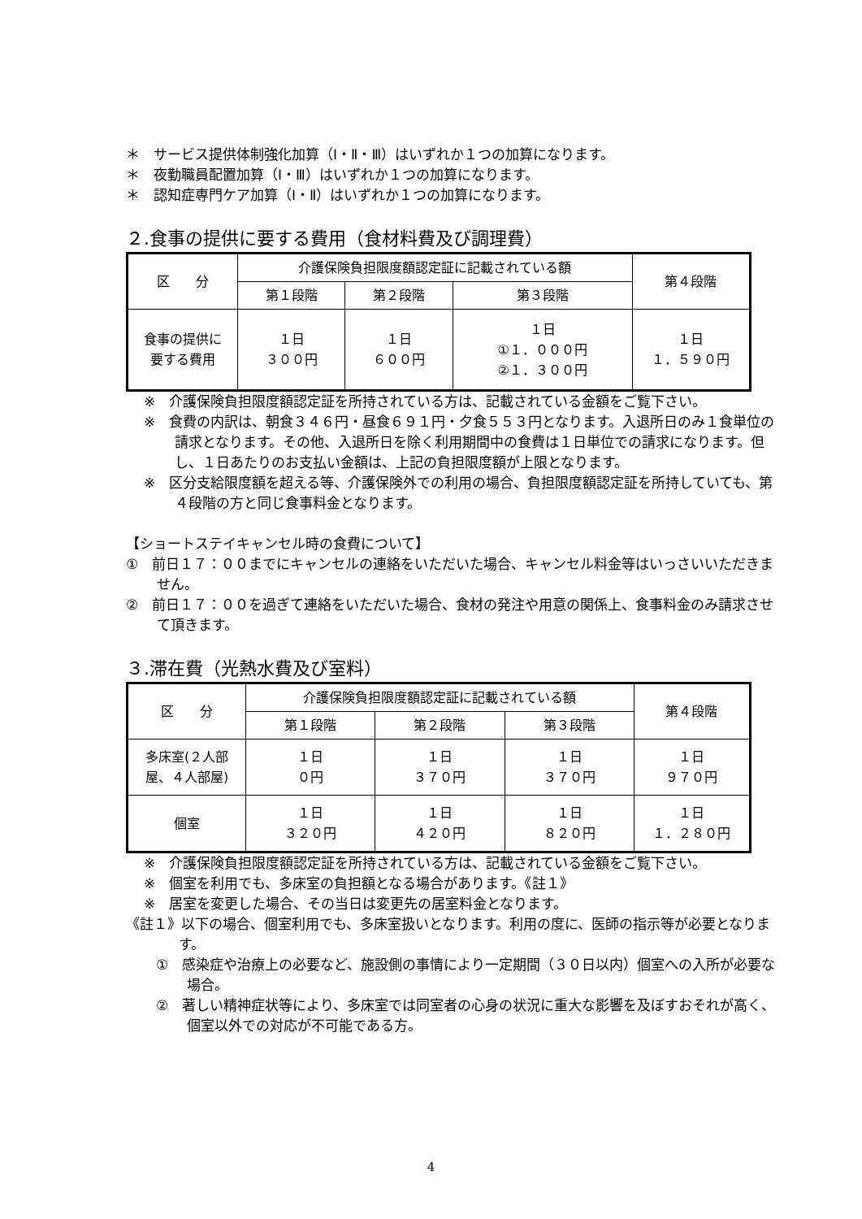＊　サービス提供体制強化加算（Ⅰ・Ⅱ・Ⅲ）はいずれか１つの加算になります。
＊　夜勤職員配置加算（Ⅰ・Ⅲ）はいずれか１つの加算になります。
＊　認知症専門ケア加算（Ⅰ・Ⅱ）はいずれか１つの加算になります。
２.食事の提供に要する費用（食材料費及び調理費）
| 区 分 | 介護保険負担限度額認定証に記載されている額 | | | 第４段階 |
| | 第１段階 | 第２段階 | 第３段階 | |
| 食事の提供に 要する費用 | １日 ３００円 | １日 ６００円 | １日 ①１．０００円 ②１．３００円 | １日 １．５９０円 |
※　介護保険負担限度額認定証を所持されている方は、記載されている金額をご覧下さい。
※　食費の内訳は、朝食３４６円・昼食６９１円・夕食５５３円となります。入退所日のみ１食単位の請求となります。その他、入退所日を除く利用期間中の食費は１日単位での請求になります。但し、１日あたりのお支払い金額は、上記の負担限度額が上限となります。
※　区分支給限度額を超える等、介護保険外での利用の場合、負担限度額認定証を所持していても、第４段階の方と同じ食事料金となります。
【ショートステイキャンセル時の食費について】
①　前日１７：００までにキャンセルの連絡をいただいた場合、キャンセル料金等はいっさいいただきません。
②　前日１７：００を過ぎて連絡をいただいた場合、食材の発注や用意の関係上、食事料金のみ請求させて頂きます。
３.滞在費（光熱水費及び室料）
| 区 分 | 介護保険負担限度額認定証に記載されている額 | | | 第４段階 |
| | 第１段階 | 第２段階 | 第３段階 | |
| 多床室(２人部 屋、４人部屋) | １日 ０円 | １日 ３７０円 | １日 ３７０円 | １日 ９７０円 |
| 個室 | １日 ３２０円 | １日 ４２０円 | １日 ８２０円 | １日 １．２８０円 |
※　介護保険負担限度額認定証を所持されている方は、記載されている金額をご覧下さい。
※　個室を利用でも、多床室の負担額となる場合があります。《註１》
※　居室を変更した場合、その当日は変更先の居室料金となります。
《註１》以下の場合、個室利用でも、多床室扱いとなります。利用の度に、医師の指示等が必要となります。
①　感染症や治療上の必要など、施設側の事情により一定期間（３０日以内）個室への入所が必要な場合。
②　著しい精神症状等により、多床室では同室者の心身の状況に重大な影響を及ぼすおそれが高く、個室以外での対応が不可能である方。
4